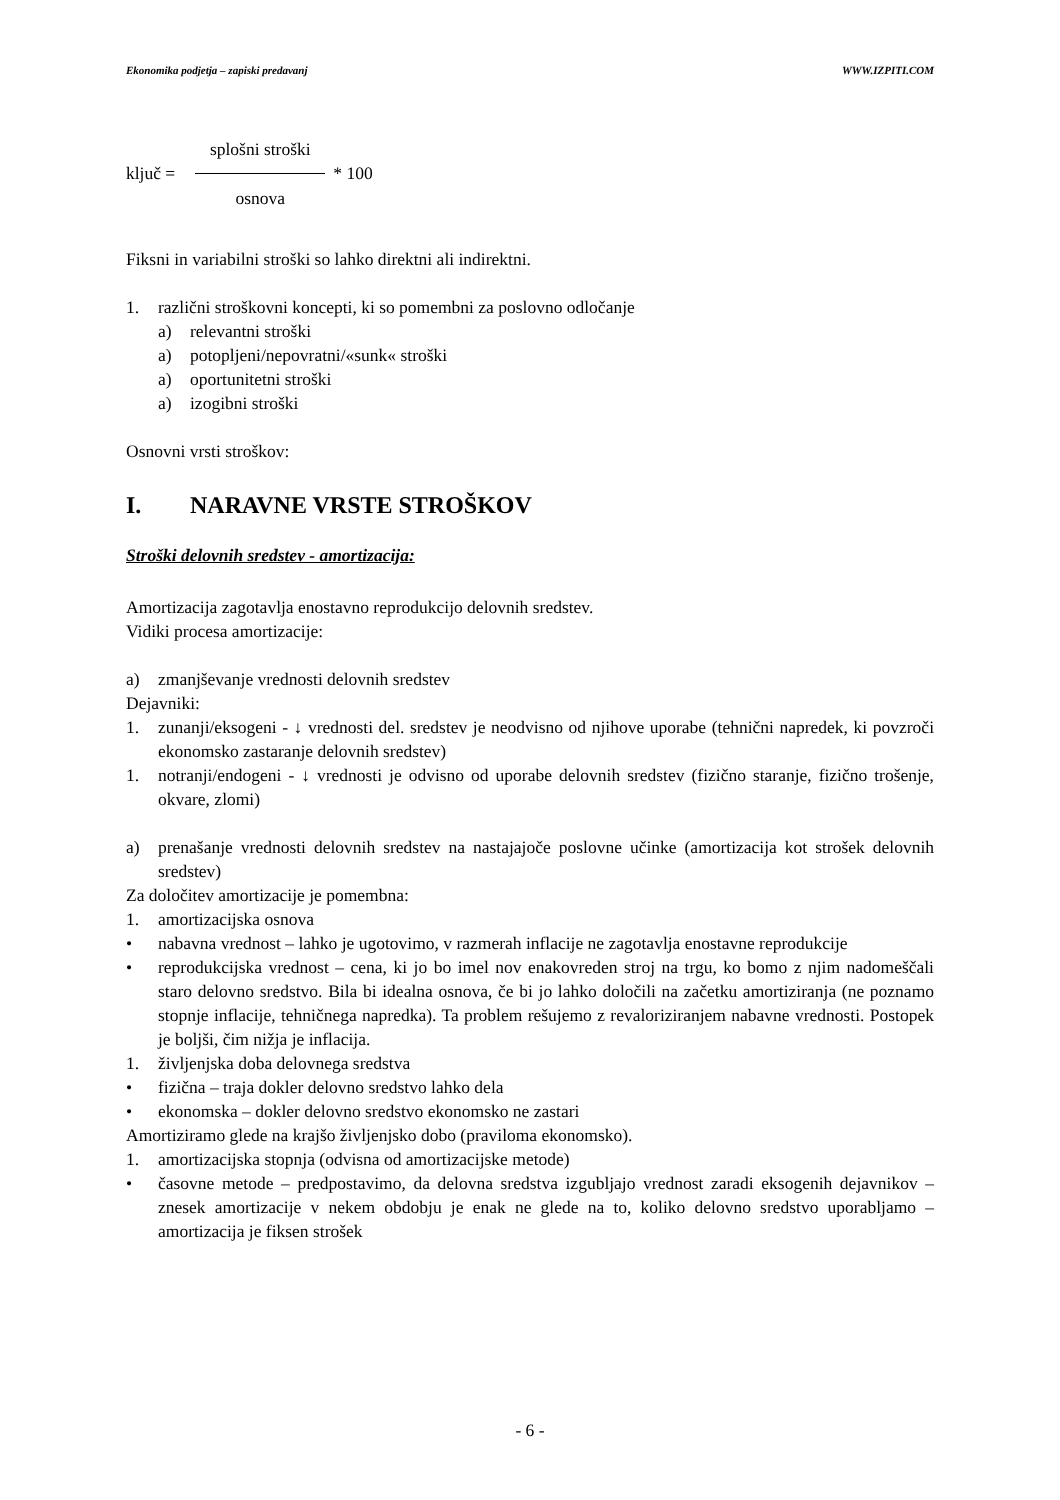Ekonomika podjetja – zapiski predavanj WWW.IZPITI.COM
ključ = splošni stroški osnova * 100
Fiksni in variabilni stroški so lahko direktni ali indirektni.
1. različni stroškovni koncepti, ki so pomembni za poslovno odločanje
a) relevantni stroški
a) potopljeni/nepovratni/«sunk« stroški
a) oportunitetni stroški
a) izogibni stroški
Osnovni vrsti stroškov:
I. NARAVNE VRSTE STROŠKOV
Stroški delovnih sredstev - amortizacija:
Amortizacija zagotavlja enostavno reprodukcijo delovnih sredstev.
Vidiki procesa amortizacije:
a) zmanjševanje vrednosti delovnih sredstev
Dejavniki:
1. zunanji/eksogeni - ↓ vrednosti del. sredstev je neodvisno od njihove uporabe (tehnični napredek, ki povzroči ekonomsko zastaranje delovnih sredstev)
1. notranji/endogeni - ↓ vrednosti je odvisno od uporabe delovnih sredstev (fizično staranje, fizično trošenje, okvare, zlomi)
a) prenašanje vrednosti delovnih sredstev na nastajajoče poslovne učinke (amortizacija kot strošek delovnih sredstev)
Za določitev amortizacije je pomembna:
1. amortizacijska osnova
• nabavna vrednost – lahko je ugotovimo, v razmerah inflacije ne zagotavlja enostavne reprodukcije
• reprodukcijska vrednost – cena, ki jo bo imel nov enakovreden stroj na trgu, ko bomo z njim nadomeščali staro delovno sredstvo. Bila bi idealna osnova, če bi jo lahko določili na začetku amortiziranja (ne poznamo stopnje inflacije, tehničnega napredka). Ta problem rešujemo z revaloriziranjem nabavne vrednosti. Postopek je boljši, čim nižja je inflacija.
1. življenjska doba delovnega sredstva
• fizična – traja dokler delovno sredstvo lahko dela
• ekonomska – dokler delovno sredstvo ekonomsko ne zastari
Amortiziramo glede na krajšo življenjsko dobo (praviloma ekonomsko).
1. amortizacijska stopnja (odvisna od amortizacijske metode)
• časovne metode – predpostavimo, da delovna sredstva izgubljajo vrednost zaradi eksogenih dejavnikov – znesek amortizacije v nekem obdobju je enak ne glede na to, koliko delovno sredstvo uporabljamo – amortizacija je fiksen strošek
- 6 -